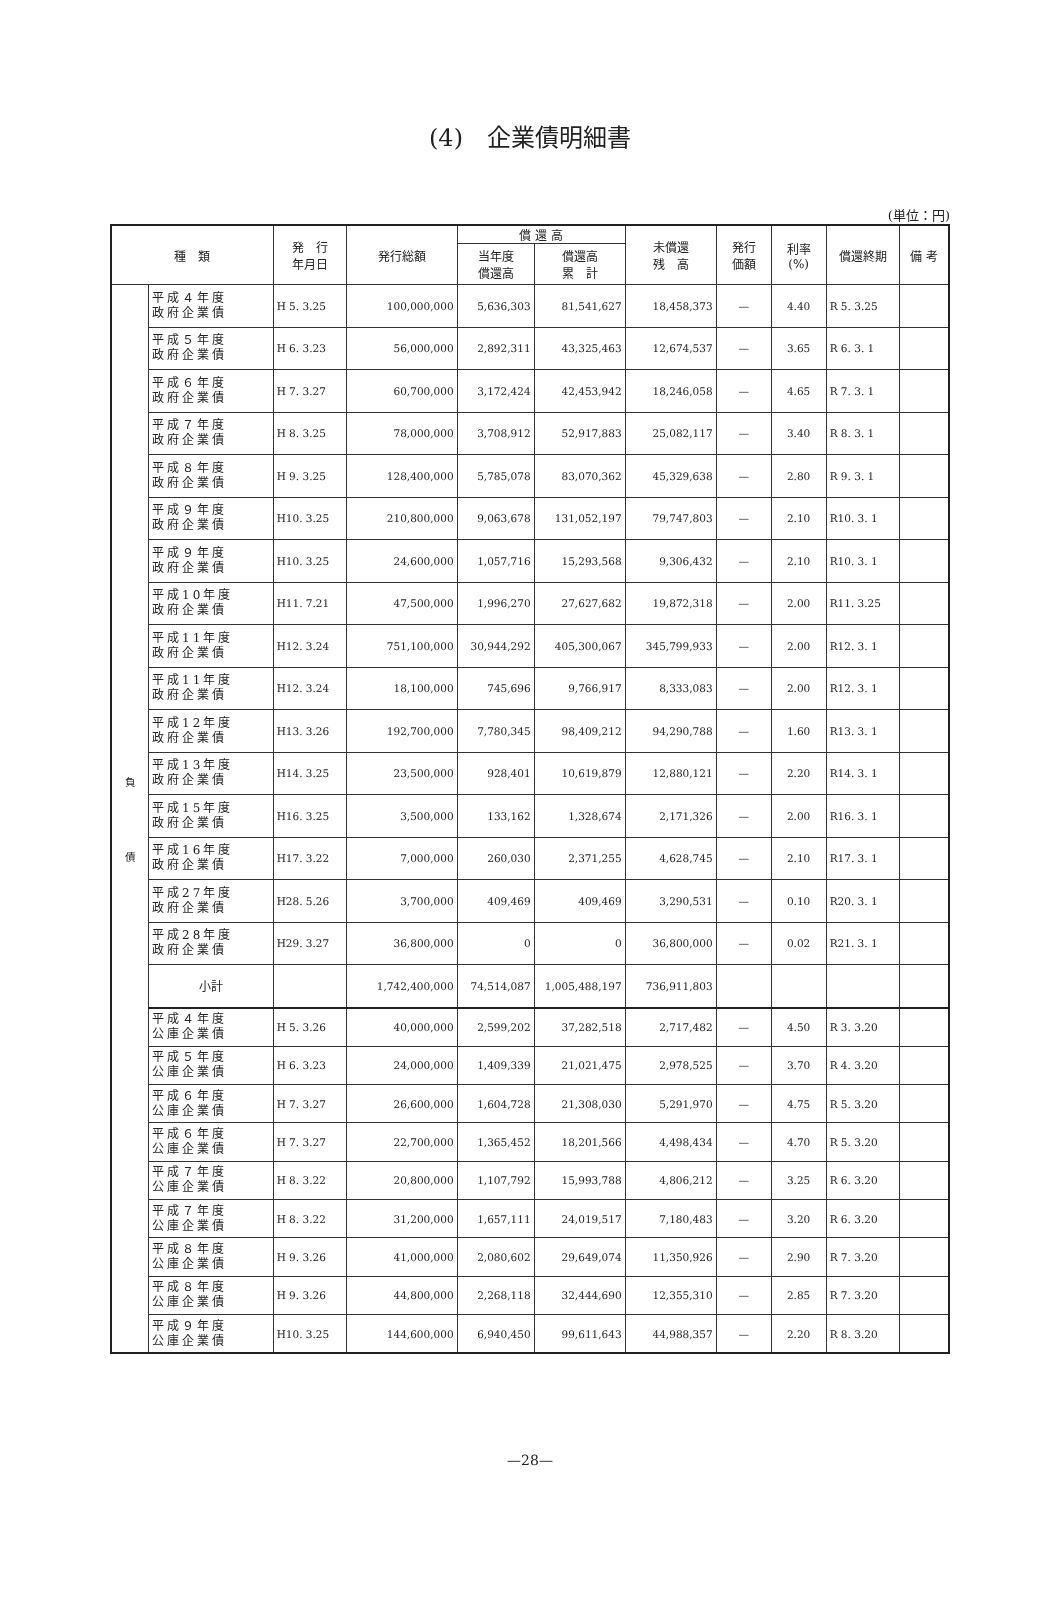(4)　企業債明細書
(単位：円)
| 種 類 | | 発 行 年月日 | 発行総額 | 償 還 高 | | 未償還 残 高 | 発行 価額 | 利率 (%) | 償還終期 | 備 考 |
| --- | --- | --- | --- | --- | --- | --- | --- | --- | --- | --- |
| | | | | 当年度 償還高 | 償還高 累 計 | | | | | |
| 負 債 | 平成４年度 政府企業債 | H 5. 3.25 | 100,000,000 | 5,636,303 | 81,541,627 | 18,458,373 | — | 4.40 | R 5. 3.25 | |
| | 平成５年度 政府企業債 | H 6. 3.23 | 56,000,000 | 2,892,311 | 43,325,463 | 12,674,537 | — | 3.65 | R 6. 3. 1 | |
| | 平成６年度 政府企業債 | H 7. 3.27 | 60,700,000 | 3,172,424 | 42,453,942 | 18,246,058 | — | 4.65 | R 7. 3. 1 | |
| | 平成７年度 政府企業債 | H 8. 3.25 | 78,000,000 | 3,708,912 | 52,917,883 | 25,082,117 | — | 3.40 | R 8. 3. 1 | |
| | 平成８年度 政府企業債 | H 9. 3.25 | 128,400,000 | 5,785,078 | 83,070,362 | 45,329,638 | — | 2.80 | R 9. 3. 1 | |
| | 平成９年度 政府企業債 | H10. 3.25 | 210,800,000 | 9,063,678 | 131,052,197 | 79,747,803 | — | 2.10 | R10. 3. 1 | |
| | 平成９年度 政府企業債 | H10. 3.25 | 24,600,000 | 1,057,716 | 15,293,568 | 9,306,432 | — | 2.10 | R10. 3. 1 | |
| | 平成10年度 政府企業債 | H11. 7.21 | 47,500,000 | 1,996,270 | 27,627,682 | 19,872,318 | — | 2.00 | R11. 3.25 | |
| | 平成11年度 政府企業債 | H12. 3.24 | 751,100,000 | 30,944,292 | 405,300,067 | 345,799,933 | — | 2.00 | R12. 3. 1 | |
| | 平成11年度 政府企業債 | H12. 3.24 | 18,100,000 | 745,696 | 9,766,917 | 8,333,083 | — | 2.00 | R12. 3. 1 | |
| | 平成12年度 政府企業債 | H13. 3.26 | 192,700,000 | 7,780,345 | 98,409,212 | 94,290,788 | — | 1.60 | R13. 3. 1 | |
| | 平成13年度 政府企業債 | H14. 3.25 | 23,500,000 | 928,401 | 10,619,879 | 12,880,121 | — | 2.20 | R14. 3. 1 | |
| | 平成15年度 政府企業債 | H16. 3.25 | 3,500,000 | 133,162 | 1,328,674 | 2,171,326 | — | 2.00 | R16. 3. 1 | |
| | 平成16年度 政府企業債 | H17. 3.22 | 7,000,000 | 260,030 | 2,371,255 | 4,628,745 | — | 2.10 | R17. 3. 1 | |
| | 平成27年度 政府企業債 | H28. 5.26 | 3,700,000 | 409,469 | 409,469 | 3,290,531 | — | 0.10 | R20. 3. 1 | |
| | 平成28年度 政府企業債 | H29. 3.27 | 36,800,000 | 0 | 0 | 36,800,000 | — | 0.02 | R21. 3. 1 | |
| | 小計 | | 1,742,400,000 | 74,514,087 | 1,005,488,197 | 736,911,803 | | | | |
| | 平成４年度 公庫企業債 | H 5. 3.26 | 40,000,000 | 2,599,202 | 37,282,518 | 2,717,482 | — | 4.50 | R 3. 3.20 | |
| | 平成５年度 公庫企業債 | H 6. 3.23 | 24,000,000 | 1,409,339 | 21,021,475 | 2,978,525 | — | 3.70 | R 4. 3.20 | |
| | 平成６年度 公庫企業債 | H 7. 3.27 | 26,600,000 | 1,604,728 | 21,308,030 | 5,291,970 | — | 4.75 | R 5. 3.20 | |
| | 平成６年度 公庫企業債 | H 7. 3.27 | 22,700,000 | 1,365,452 | 18,201,566 | 4,498,434 | — | 4.70 | R 5. 3.20 | |
| | 平成７年度 公庫企業債 | H 8. 3.22 | 20,800,000 | 1,107,792 | 15,993,788 | 4,806,212 | — | 3.25 | R 6. 3.20 | |
| | 平成７年度 公庫企業債 | H 8. 3.22 | 31,200,000 | 1,657,111 | 24,019,517 | 7,180,483 | — | 3.20 | R 6. 3.20 | |
| | 平成８年度 公庫企業債 | H 9. 3.26 | 41,000,000 | 2,080,602 | 29,649,074 | 11,350,926 | — | 2.90 | R 7. 3.20 | |
| | 平成８年度 公庫企業債 | H 9. 3.26 | 44,800,000 | 2,268,118 | 32,444,690 | 12,355,310 | — | 2.85 | R 7. 3.20 | |
| | 平成９年度 公庫企業債 | H10. 3.25 | 144,600,000 | 6,940,450 | 99,611,643 | 44,988,357 | — | 2.20 | R 8. 3.20 | |
—28—